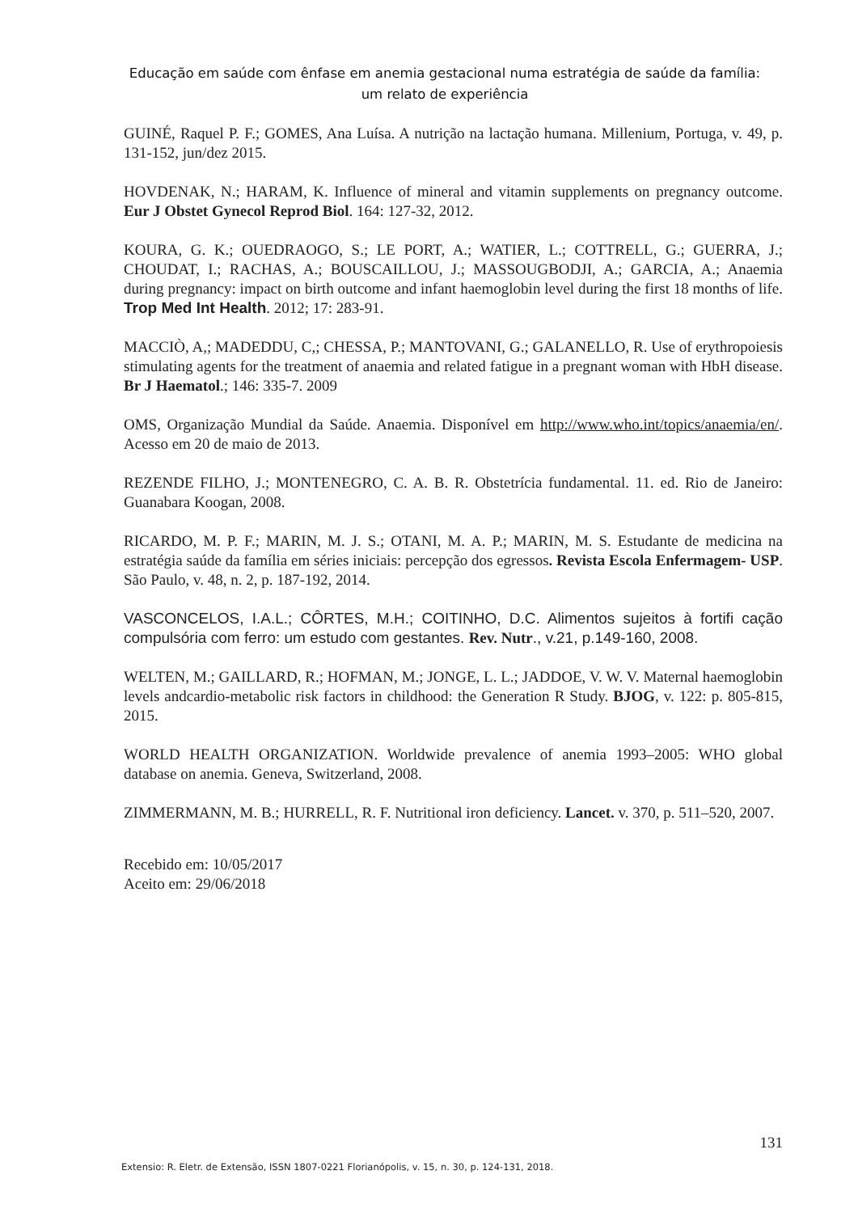Educação em saúde com ênfase em anemia gestacional numa estratégia de saúde da família: um relato de experiência
GUINÉ, Raquel P. F.; GOMES, Ana Luísa. A nutrição na lactação humana. Millenium, Portuga, v. 49, p. 131-152, jun/dez 2015.
HOVDENAK, N.; HARAM, K. Influence of mineral and vitamin supplements on pregnancy outcome. Eur J Obstet Gynecol Reprod Biol. 164: 127-32, 2012.
KOURA, G. K.; OUEDRAOGO, S.; LE PORT, A.; WATIER, L.; COTTRELL, G.; GUERRA, J.; CHOUDAT, I.; RACHAS, A.; BOUSCAILLOU, J.; MASSOUGBODJI, A.; GARCIA, A.; Anaemia during pregnancy: impact on birth outcome and infant haemoglobin level during the first 18 months of life. Trop Med Int Health. 2012; 17: 283-91.
MACCIÒ, A,; MADEDDU, C,; CHESSA, P.; MANTOVANI, G.; GALANELLO, R. Use of erythropoiesis stimulating agents for the treatment of anaemia and related fatigue in a pregnant woman with HbH disease. Br J Haematol.; 146: 335-7. 2009
OMS, Organização Mundial da Saúde. Anaemia. Disponível em http://www.who.int/topics/anaemia/en/. Acesso em 20 de maio de 2013.
REZENDE FILHO, J.; MONTENEGRO, C. A. B. R. Obstetrícia fundamental. 11. ed. Rio de Janeiro: Guanabara Koogan, 2008.
RICARDO, M. P. F.; MARIN, M. J. S.; OTANI, M. A. P.; MARIN, M. S. Estudante de medicina na estratégia saúde da família em séries iniciais: percepção dos egressos. Revista Escola Enfermagem- USP. São Paulo, v. 48, n. 2, p. 187-192, 2014.
VASCONCELOS, I.A.L.; CÔRTES, M.H.; COITINHO, D.C. Alimentos sujeitos à fortifi cação compulsória com ferro: um estudo com gestantes. Rev. Nutr., v.21, p.149-160, 2008.
WELTEN, M.; GAILLARD, R.; HOFMAN, M.; JONGE, L. L.; JADDOE, V. W. V. Maternal haemoglobin levels andcardio-metabolic risk factors in childhood: the Generation R Study. BJOG, v. 122: p. 805-815, 2015.
WORLD HEALTH ORGANIZATION. Worldwide prevalence of anemia 1993–2005: WHO global database on anemia. Geneva, Switzerland, 2008.
ZIMMERMANN, M. B.; HURRELL, R. F. Nutritional iron deficiency. Lancet. v. 370, p. 511–520, 2007.
Recebido em: 10/05/2017
Aceito em: 29/06/2018
131
Extensio: R. Eletr. de Extensão, ISSN 1807-0221 Florianópolis, v. 15, n. 30, p. 124-131, 2018.